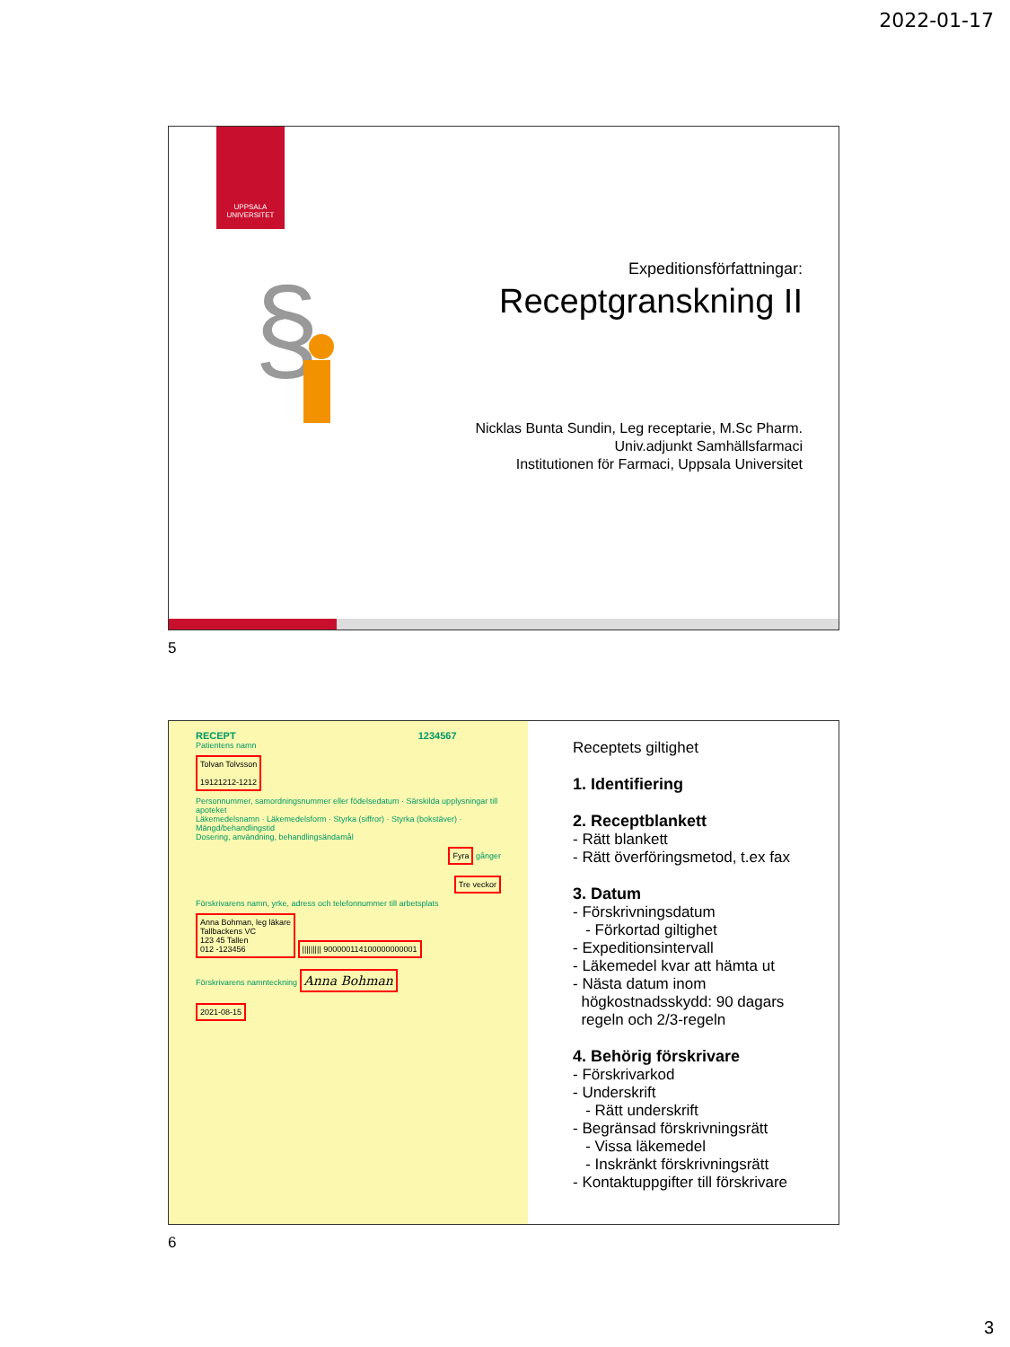2022-01-17
UPPSALA
UNIVERSITET
§
Expeditionsförfattningar:
Receptgranskning II
Nicklas Bunta Sundin, Leg receptarie, M.Sc Pharm.
Univ.adjunkt Samhällsfarmaci
Institutionen för Farmaci, Uppsala Universitet
5
RECEPT 1234567
Patientens namn
Tolvan Tolvsson
19121212-1212
Personnummer, samordningsnummer eller födelsedatum · Särskilda upplysningar till apoteket
Läkemedelsnamn · Läkemedelsform · Styrka (siffror) · Styrka (bokstäver) · Mängd/behandlingstid
Dosering, användning, behandlingsändamål
Fyra gånger
Tre veckor
Förskrivarens namn, yrke, adress och telefonnummer till arbetsplats
Anna Bohman, leg läkare
Tallbackens VC
123 45 Tallen
012 -123456
||||||||| 900000114100000000001
Förskrivarens namnteckning Anna Bohman
2021-08-15
Receptets giltighet
1. Identifiering
2. Receptblankett
- Rätt blankett
- Rätt överföringsmetod, t.ex fax
3. Datum
- Förskrivningsdatum
- Förkortad giltighet
- Expeditionsintervall
- Läkemedel kvar att hämta ut
- Nästa datum inom
högkostnadsskydd: 90 dagars
regeln och 2/3-regeln
4. Behörig förskrivare
- Förskrivarkod
- Underskrift
- Rätt underskrift
- Begränsad förskrivningsrätt
- Vissa läkemedel
- Inskränkt förskrivningsrätt
- Kontaktuppgifter till förskrivare
6
3